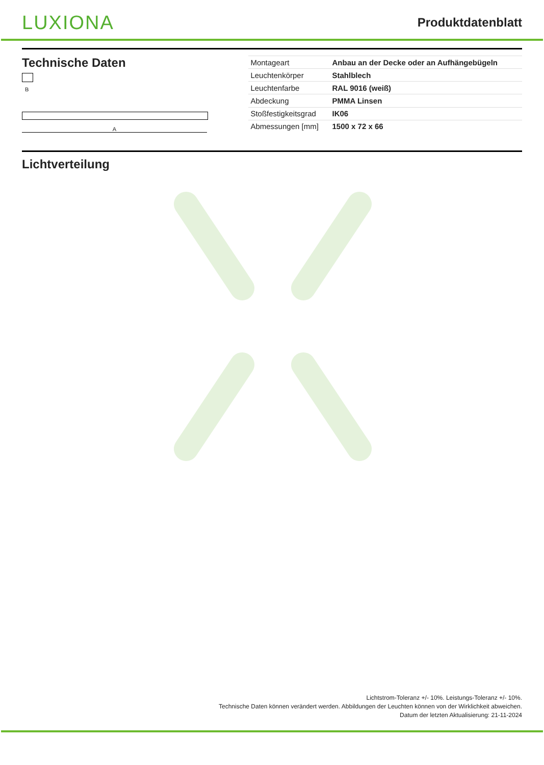LUXIONA
Produktdatenblatt
Technische Daten
B
A
| Montageart | Anbau an der Decke oder an Aufhängebügeln |
| Leuchtenkörper | Stahlblech |
| Leuchtenfarbe | RAL 9016 (weiß) |
| Abdeckung | PMMA Linsen |
| Stoßfestigkeitsgrad | IK06 |
| Abmessungen [mm] | 1500 x 72 x 66 |
Lichtverteilung
Lichtstrom-Toleranz +/- 10%. Leistungs-Toleranz +/- 10%.
Technische Daten können verändert werden. Abbildungen der Leuchten können von der Wirklichkeit abweichen.
Datum der letzten Aktualisierung: 21-11-2024